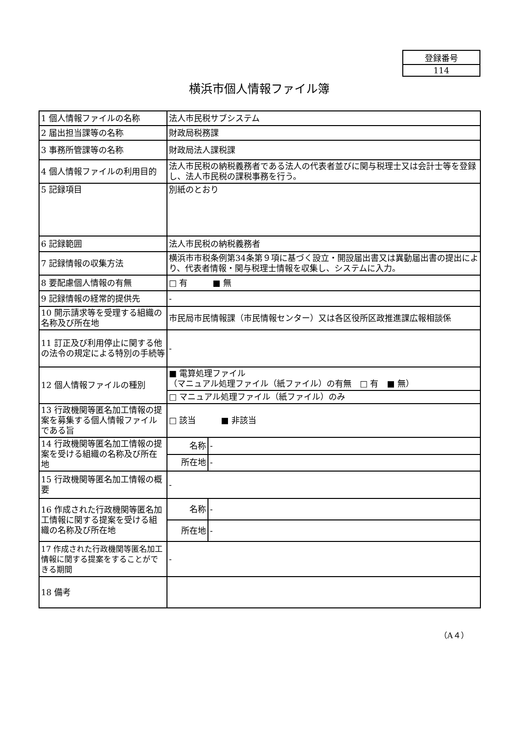| 登録番号 |
| 114 |
横浜市個人情報ファイル簿
| 1 個人情報ファイルの名称 | 法人市民税サブシステム | |
| 2 届出担当課等の名称 | 財政局税務課 | |
| 3 事務所管課等の名称 | 財政局法人課税課 | |
| 4 個人情報ファイルの利用目的 | 法人市民税の納税義務者である法人の代表者並びに関与税理士又は会計士等を登録し、法人市民税の課税事務を行う。 | |
| 5 記録項目 | 別紙のとおり | |
| 6 記録範囲 | 法人市民税の納税義務者 | |
| 7 記録情報の収集方法 | 横浜市市税条例第34条第９項に基づく設立・開設届出書又は異動届出書の提出により、代表者情報・関与税理士情報を収集し、システムに入力。 | |
| 8 要配慮個人情報の有無 | □ 有 ■ 無 | |
| 9 記録情報の経常的提供先 | - | |
| 10 開示請求等を受理する組織の名称及び所在地 | 市民局市民情報課（市民情報センター）又は各区役所区政推進課広報相談係 | |
| 11 訂正及び利用停止に関する他の法令の規定による特別の手続等 | - | |
| 12 個人情報ファイルの種別 | ■ 電算処理ファイル （マニュアル処理ファイル（紙ファイル）の有無 □ 有 ■ 無） | |
| | □ マニュアル処理ファイル（紙ファイル）のみ | |
| 13 行政機関等匿名加工情報の提案を募集する個人情報ファイルである旨 | □ 該当 ■ 非該当 | |
| 14 行政機関等匿名加工情報の提案を受ける組織の名称及び所在地 | 名称 | - |
| | 所在地 | - |
| 15 行政機関等匿名加工情報の概要 | - | |
| 16 作成された行政機関等匿名加工情報に関する提案を受ける組織の名称及び所在地 | 名称 | - |
| | 所在地 | - |
| 17 作成された行政機関等匿名加工情報に関する提案をすることができる期間 | - | |
| 18 備考 | | |
（A４）